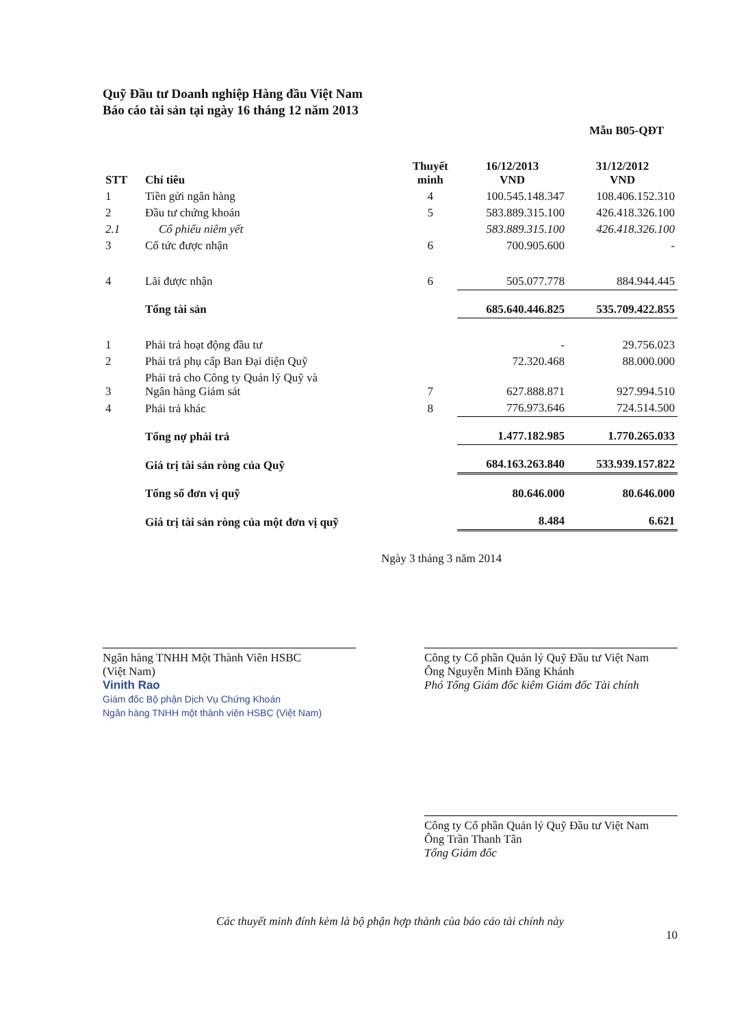Quỹ Đầu tư Doanh nghiệp Hàng đầu Việt Nam
Báo cáo tài sản tại ngày 16 tháng 12 năm 2013
Mẫu B05-QĐT
| STT | Chỉ tiêu | Thuyết minh | 16/12/2013 VND | 31/12/2012 VND |
| --- | --- | --- | --- | --- |
| 1 | Tiền gửi ngân hàng | 4 | 100.545.148.347 | 108.406.152.310 |
| 2 | Đầu tư chứng khoán | 5 | 583.889.315.100 | 426.418.326.100 |
| 2.1 | Cổ phiếu niêm yết | | 583.889.315.100 | 426.418.326.100 |
| 3 | Cổ tức được nhận | 6 | 700.905.600 | - |
| 4 | Lãi được nhận | 6 | 505.077.778 | 884.944.445 |
| | Tổng tài sản | | 685.640.446.825 | 535.709.422.855 |
| 1 | Phải trả hoạt động đầu tư | | - | 29.756.023 |
| 2 | Phải trả phụ cấp Ban Đại diện Quỹ | | 72.320.468 | 88.000.000 |
| 3 | Phải trả cho Công ty Quản lý Quỹ và Ngân hàng Giám sát | 7 | 627.888.871 | 927.994.510 |
| 4 | Phải trả khác | 8 | 776.973.646 | 724.514.500 |
| | Tổng nợ phải trả | | 1.477.182.985 | 1.770.265.033 |
| | Giá trị tài sản ròng của Quỹ | | 684.163.263.840 | 533.939.157.822 |
| | Tổng số đơn vị quỹ | | 80.646.000 | 80.646.000 |
| | Giá trị tài sản ròng của một đơn vị quỹ | | 8.484 | 6.621 |
Ngày 3 tháng 3 năm 2014
Ngân hàng TNHH Một Thành Viên HSBC
(Việt Nam)
Vinith Rao
Giám đốc Bộ phận Dịch Vụ Chứng Khoán
Ngân hàng TNHH một thành viên HSBC (Việt Nam)
Công ty Cổ phần Quản lý Quỹ Đầu tư Việt Nam
Ông Nguyễn Minh Đăng Khánh
Phó Tổng Giám đốc kiêm Giám đốc Tài chính
Công ty Cổ phần Quản lý Quỹ Đầu tư Việt Nam
Ông Trần Thanh Tân
Tổng Giám đốc
Các thuyết minh đính kèm là bộ phận hợp thành của báo cáo tài chính này
10